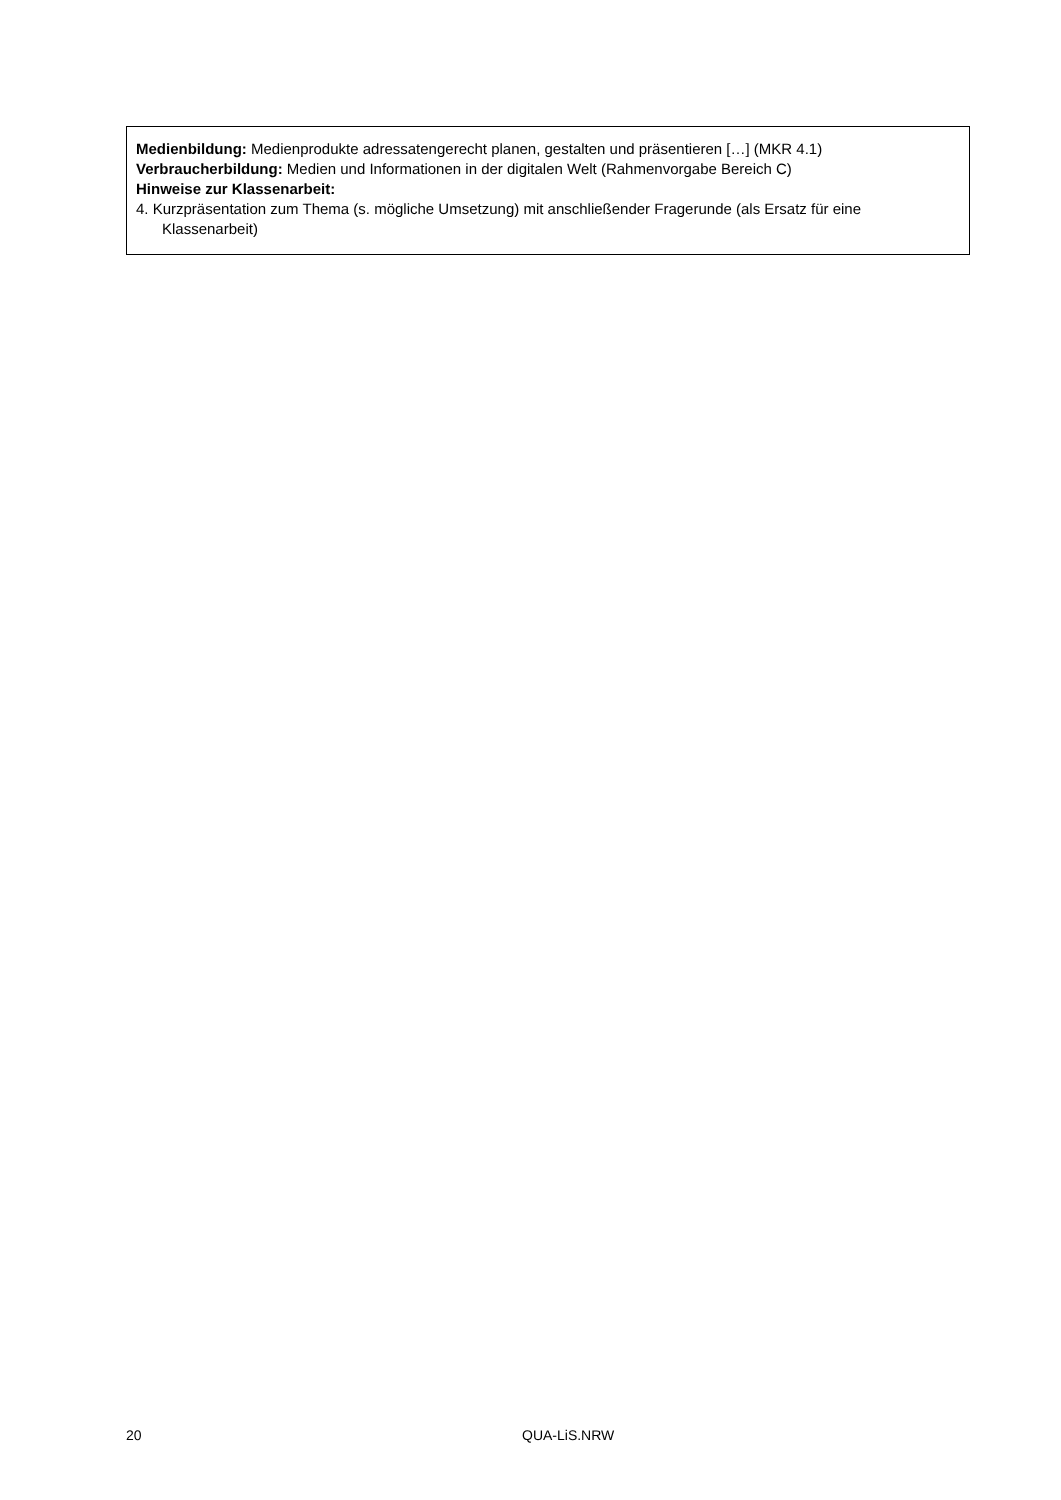Medienbildung: Medienprodukte adressatengerecht planen, gestalten und präsentieren […] (MKR 4.1)
Verbraucherbildung: Medien und Informationen in der digitalen Welt (Rahmenvorgabe Bereich C)
Hinweise zur Klassenarbeit:
4. Kurzpräsentation zum Thema (s. mögliche Umsetzung) mit anschließender Fragerunde (als Ersatz für eine Klassenarbeit)
20 QUA-LiS.NRW